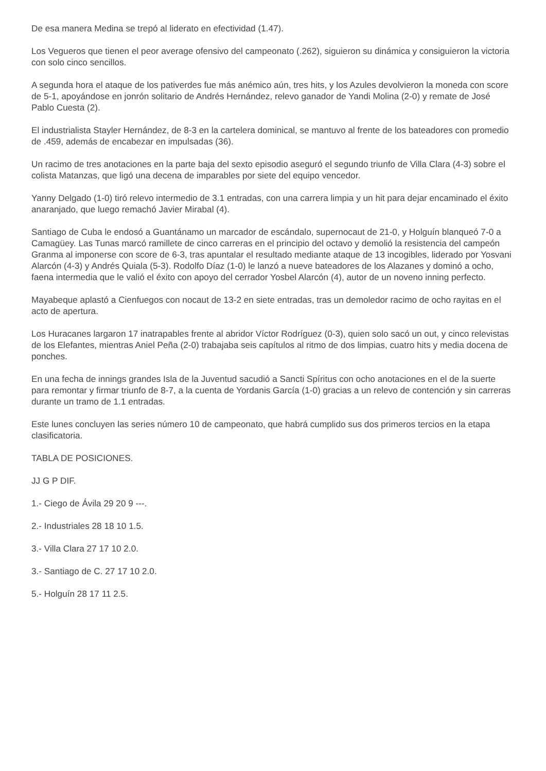De esa manera Medina se trepó al liderato en efectividad (1.47).
Los Vegueros que tienen el peor average ofensivo del campeonato (.262), siguieron su dinámica y consiguieron la victoria con solo cinco sencillos.
A segunda hora el ataque de los pativerdes fue más anémico aún, tres hits, y los Azules devolvieron la moneda con score de 5-1, apoyándose en jonrón solitario de Andrés Hernández, relevo ganador de Yandi Molina (2-0) y remate de José Pablo Cuesta (2).
El industrialista Stayler Hernández, de 8-3 en la cartelera dominical, se mantuvo al frente de los bateadores con promedio de .459, además de encabezar en impulsadas (36).
Un racimo de tres anotaciones en la parte baja del sexto episodio aseguró el segundo triunfo de Villa Clara (4-3) sobre el colista Matanzas, que ligó una decena de imparables por siete del equipo vencedor.
Yanny Delgado (1-0) tiró relevo intermedio de 3.1 entradas, con una carrera limpia y un hit para dejar encaminado el éxito anaranjado, que luego remachó Javier Mirabal (4).
Santiago de Cuba le endosó a Guantánamo un marcador de escándalo, supernocaut de 21-0, y Holguín blanqueó 7-0 a Camagüey. Las Tunas marcó ramillete de cinco carreras en el principio del octavo y demolió la resistencia del campeón Granma al imponerse con score de 6-3, tras apuntalar el resultado mediante ataque de 13 incogibles, liderado por Yosvani Alarcón (4-3) y Andrés Quiala (5-3). Rodolfo Díaz (1-0) le lanzó a nueve bateadores de los Alazanes y dominó a ocho, faena intermedia que le valió el éxito con apoyo del cerrador Yosbel Alarcón (4), autor de un noveno inning perfecto.
Mayabeque aplastó a Cienfuegos con nocaut de 13-2 en siete entradas, tras un demoledor racimo de ocho rayitas en el acto de apertura.
Los Huracanes largaron 17 inatrapables frente al abridor Víctor Rodríguez (0-3), quien solo sacó un out, y cinco relevistas de los Elefantes, mientras Aniel Peña (2-0) trabajaba seis capítulos al ritmo de dos limpias, cuatro hits y media docena de ponches.
En una fecha de innings grandes Isla de la Juventud sacudió a Sancti Spíritus con ocho anotaciones en el de la suerte para remontar y firmar triunfo de 8-7, a la cuenta de Yordanis García (1-0) gracias a un relevo de contención y sin carreras durante un tramo de 1.1 entradas.
Este lunes concluyen las series número 10 de campeonato, que habrá cumplido sus dos primeros tercios en la etapa clasificatoria.
TABLA DE POSICIONES.
JJ G P DIF.
1.- Ciego de Ávila 29 20 9 ---.
2.- Industriales 28 18 10 1.5.
3.- Villa Clara 27 17 10 2.0.
3.- Santiago de C. 27 17 10 2.0.
5.- Holguín 28 17 11 2.5.